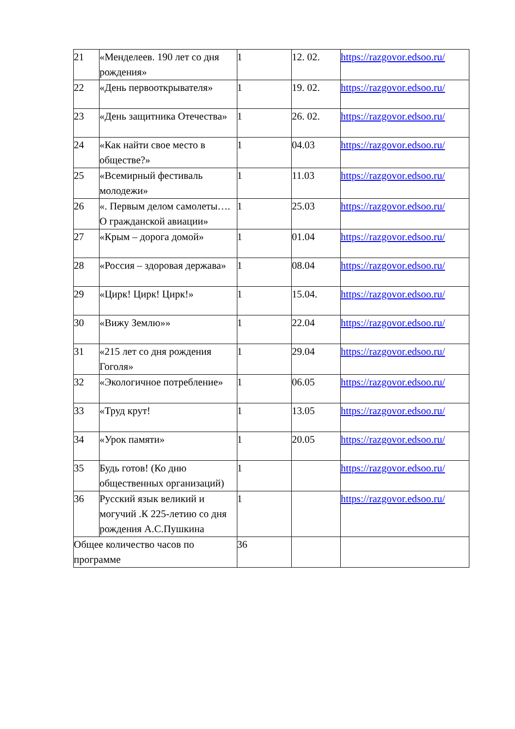| 21 | «Менделеев. 190 лет со дня рождения» | 1 | 12. 02. | https://razgovor.edsoo.ru/ |
| 22 | «День первооткрывателя» | 1 | 19. 02. | https://razgovor.edsoo.ru/ |
| 23 | «День защитника Отечества» | 1 | 26. 02. | https://razgovor.edsoo.ru/ |
| 24 | «Как найти свое место в обществе?» | 1 | 04.03 | https://razgovor.edsoo.ru/ |
| 25 | «Всемирный фестиваль молодежи» | 1 | 11.03 | https://razgovor.edsoo.ru/ |
| 26 | «. Первым делом самолеты…. О гражданской авиации» | 1 | 25.03 | https://razgovor.edsoo.ru/ |
| 27 | «Крым – дорога домой» | 1 | 01.04 | https://razgovor.edsoo.ru/ |
| 28 | «Россия – здоровая держава» | 1 | 08.04 | https://razgovor.edsoo.ru/ |
| 29 | «Цирк! Цирк! Цирк!» | 1 | 15.04. | https://razgovor.edsoo.ru/ |
| 30 | «Вижу Землю»» | 1 | 22.04 | https://razgovor.edsoo.ru/ |
| 31 | «215 лет со дня рождения Гоголя» | 1 | 29.04 | https://razgovor.edsoo.ru/ |
| 32 | «Экологичное потребление» | 1 | 06.05 | https://razgovor.edsoo.ru/ |
| 33 | «Труд крут! | 1 | 13.05 | https://razgovor.edsoo.ru/ |
| 34 | «Урок памяти» | 1 | 20.05 | https://razgovor.edsoo.ru/ |
| 35 | Будь готов! (Ко дню общественных организаций) | 1 | | https://razgovor.edsoo.ru/ |
| 36 | Русский язык великий и могучий .К 225-летию со дня рождения А.С.Пушкина | 1 | | https://razgovor.edsoo.ru/ |
| Общее количество часов по программе | | 36 | | |